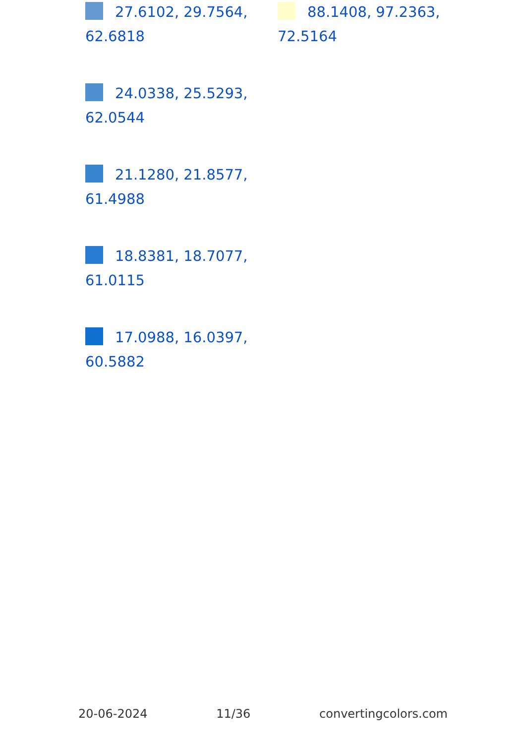27.6102, 29.7564, 62.6818
24.0338, 25.5293, 62.0544
21.1280, 21.8577, 61.4988
18.8381, 18.7077, 61.0115
17.0988, 16.0397, 60.5882
88.1408, 97.2363, 72.5164
20-06-2024 11/36 convertingcolors.com